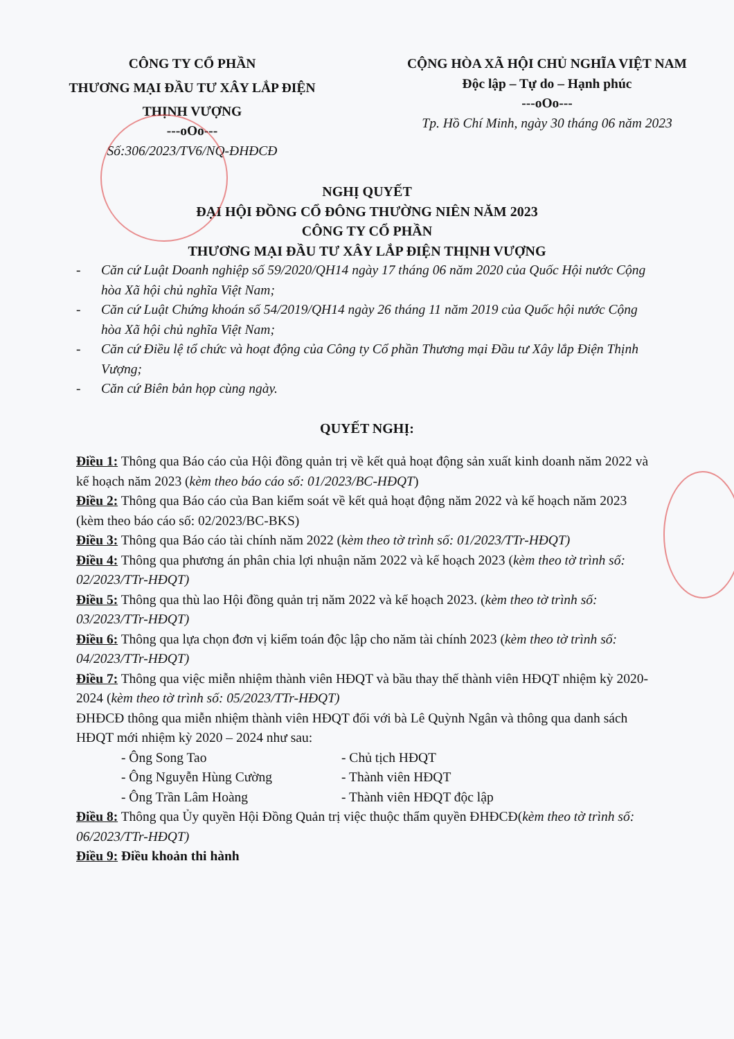CÔNG TY CỔ PHẦN
THƯƠNG MẠI ĐẦU TƯ XÂY LẮP ĐIỆN
THỊNH VƯỢNG
---oOo---
Số:306/2023/TV6/NQ-ĐHĐCĐ
CỘNG HÒA XÃ HỘI CHỦ NGHĨA VIỆT NAM
Độc lập – Tự do – Hạnh phúc
---oOo---
Tp. Hồ Chí Minh, ngày 30 tháng 06 năm 2023
NGHỊ QUYẾT
ĐẠI HỘI ĐỒNG CỔ ĐÔNG THƯỜNG NIÊN NĂM 2023
CÔNG TY CỔ PHẦN
THƯƠNG MẠI ĐẦU TƯ XÂY LẮP ĐIỆN THỊNH VƯỢNG
- Căn cứ Luật Doanh nghiệp số 59/2020/QH14 ngày 17 tháng 06 năm 2020 của Quốc Hội nước Cộng hòa Xã hội chủ nghĩa Việt Nam;
- Căn cứ Luật Chứng khoán số 54/2019/QH14 ngày 26 tháng 11 năm 2019 của Quốc hội nước Cộng hòa Xã hội chủ nghĩa Việt Nam;
- Căn cứ Điều lệ tổ chức và hoạt động của Công ty Cổ phần Thương mại Đầu tư Xây lắp Điện Thịnh Vượng;
- Căn cứ Biên bản họp cùng ngày.
QUYẾT NGHỊ:
Điều 1: Thông qua Báo cáo của Hội đồng quản trị về kết quả hoạt động sản xuất kinh doanh năm 2022 và kế hoạch năm 2023 (kèm theo báo cáo số: 01/2023/BC-HĐQT)
Điều 2: Thông qua Báo cáo của Ban kiểm soát về kết quả hoạt động năm 2022 và kế hoạch năm 2023 (kèm theo báo cáo số: 02/2023/BC-BKS)
Điều 3: Thông qua Báo cáo tài chính năm 2022 (kèm theo tờ trình số: 01/2023/TTr-HĐQT)
Điều 4: Thông qua phương án phân chia lợi nhuận năm 2022 và kế hoạch 2023 (kèm theo tờ trình số: 02/2023/TTr-HĐQT)
Điều 5: Thông qua thù lao Hội đồng quản trị năm 2022 và kế hoạch 2023. (kèm theo tờ trình số: 03/2023/TTr-HĐQT)
Điều 6: Thông qua lựa chọn đơn vị kiểm toán độc lập cho năm tài chính 2023 (kèm theo tờ trình số: 04/2023/TTr-HĐQT)
Điều 7: Thông qua việc miễn nhiệm thành viên HĐQT và bầu thay thế thành viên HĐQT nhiệm kỳ 2020-2024 (kèm theo tờ trình số: 05/2023/TTr-HĐQT)
ĐHĐCĐ thông qua miễn nhiệm thành viên HĐQT đối với bà Lê Quỳnh Ngân và thông qua danh sách HĐQT mới nhiệm kỳ 2020 – 2024 như sau:
- Ông Song Tao - Chủ tịch HĐQT
- Ông Nguyễn Hùng Cường - Thành viên HĐQT
- Ông Trần Lâm Hoàng - Thành viên HĐQT độc lập
Điều 8: Thông qua Ủy quyền Hội Đồng Quản trị việc thuộc thẩm quyền ĐHĐCĐ(kèm theo tờ trình số: 06/2023/TTr-HĐQT)
Điều 9: Điều khoản thi hành